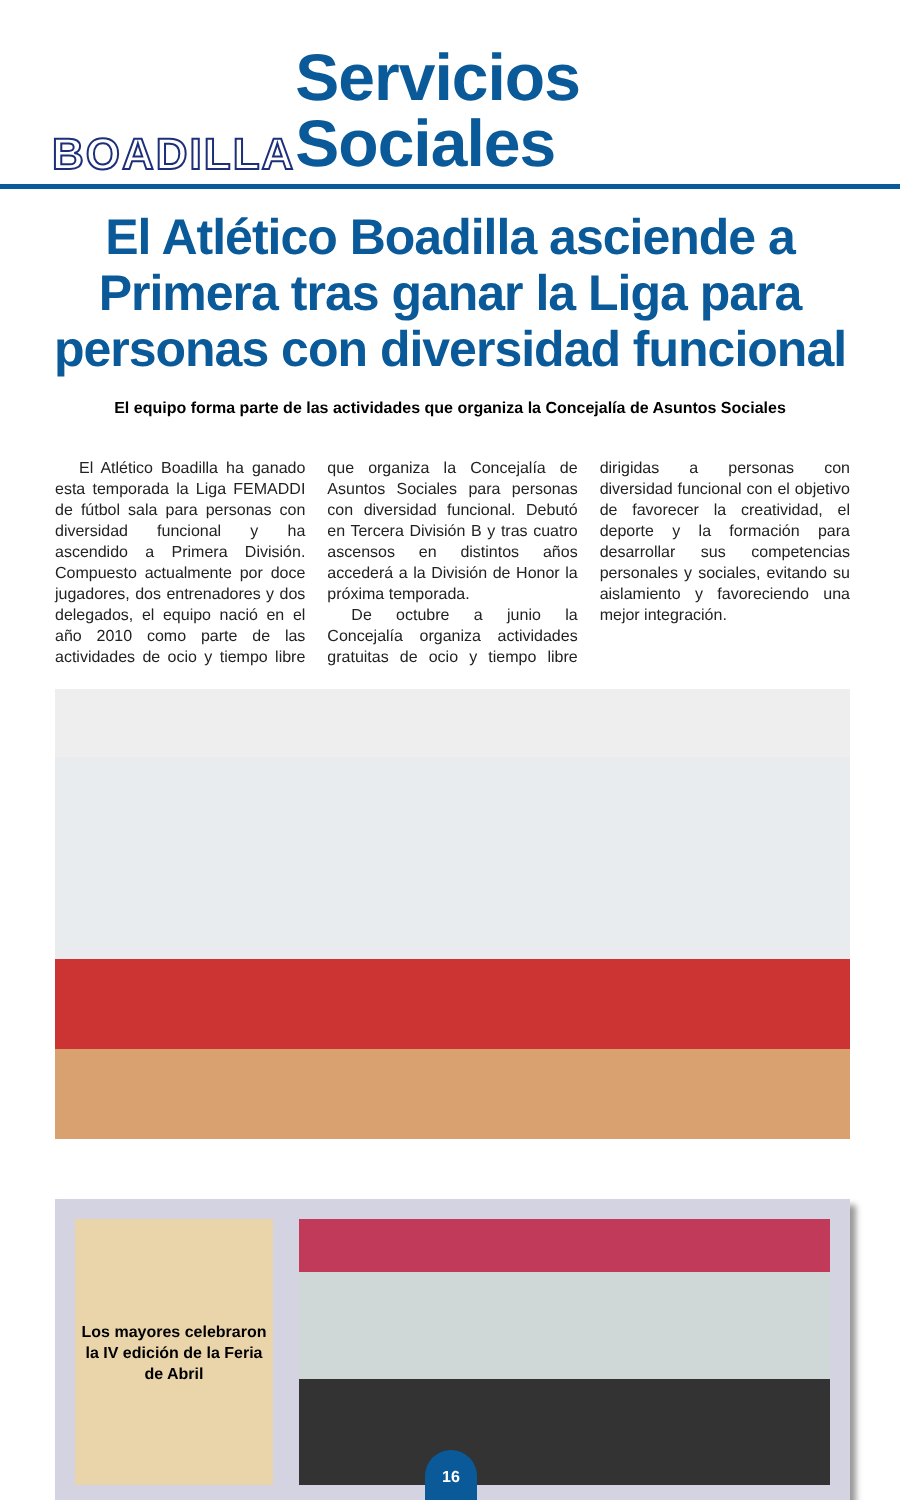BOADILLA
Servicios Sociales
El Atlético Boadilla asciende a Primera tras ganar la Liga para personas con diversidad funcional
El equipo forma parte de las actividades que organiza la Concejalía de Asuntos Sociales
El Atlético Boadilla ha ganado esta temporada la Liga FEMADDI de fútbol sala para personas con diversidad funcional y ha ascendido a Primera División. Compuesto actualmente por doce jugadores, dos entrenadores y dos delegados, el equipo nació en el año 2010 como parte de las actividades de ocio y tiempo libre que organiza la Concejalía de Asuntos Sociales para personas con diversidad funcional. Debutó en Tercera División B y tras cuatro ascensos en distintos años accederá a la División de Honor la próxima temporada.
De octubre a junio la Concejalía organiza actividades gratuitas de ocio y tiempo libre dirigidas a personas con diversidad funcional con el objetivo de favorecer la creatividad, el deporte y la formación para desarrollar sus competencias personales y sociales, evitando su aislamiento y favoreciendo una mejor integración.
Los mayores celebraron la IV edición de la Feria de Abril
16